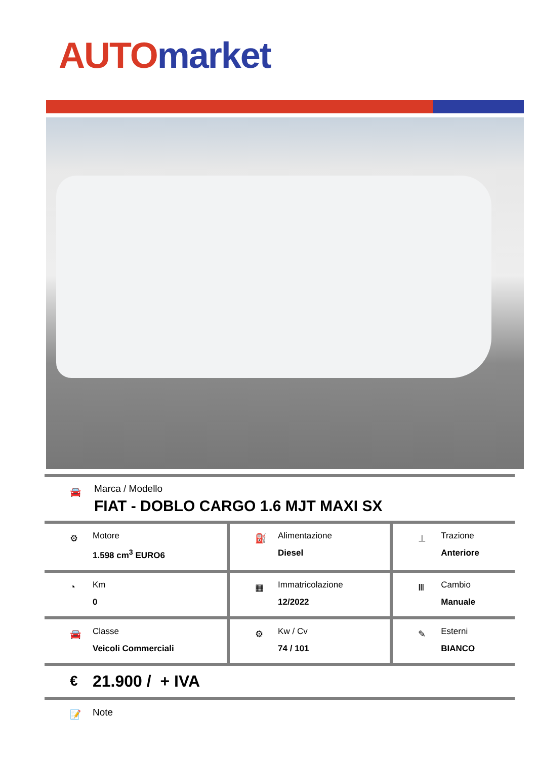AUTO market
| 🚘 Marca / Modello FIAT - DOBLO CARGO 1.6 MJT MAXI SX | | |
| ⚙ Motore 1.598 cm<sup>3</sup> EURO6 | ⛽ Alimentazione Diesel | ⊥ Trazione Anteriore |
| ◔ Km 0 | ▦ Immatricolazione 12/2022 | Ⅲ Cambio Manuale |
| 🚘 Classe Veicoli Commerciali | ⚙ Kw / Cv 74 / 101 | ✎ Esterni BIANCO |
| € 21.900 / + IVA | | |
| 📝 Note | | |